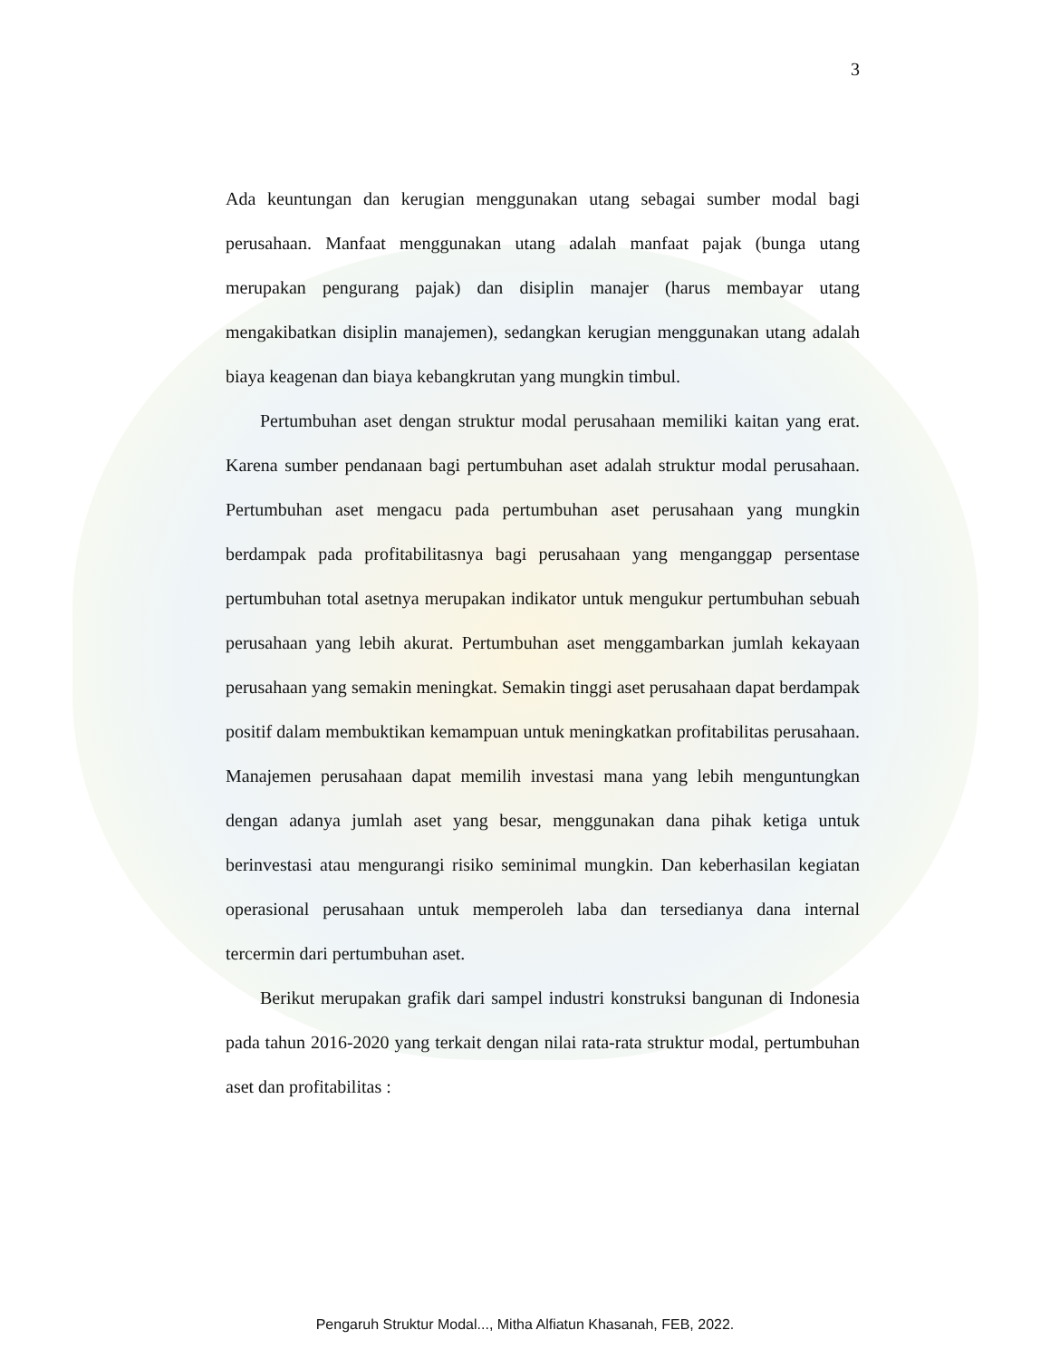3
Ada keuntungan dan kerugian menggunakan utang sebagai sumber modal bagi perusahaan. Manfaat menggunakan utang adalah manfaat pajak (bunga utang merupakan pengurang pajak) dan disiplin manajer (harus membayar utang mengakibatkan disiplin manajemen), sedangkan kerugian menggunakan utang adalah biaya keagenan dan biaya kebangkrutan yang mungkin timbul.
Pertumbuhan aset dengan struktur modal perusahaan memiliki kaitan yang erat. Karena sumber pendanaan bagi pertumbuhan aset adalah struktur modal perusahaan. Pertumbuhan aset mengacu pada pertumbuhan aset perusahaan yang mungkin berdampak pada profitabilitasnya bagi perusahaan yang menganggap persentase pertumbuhan total asetnya merupakan indikator untuk mengukur pertumbuhan sebuah perusahaan yang lebih akurat. Pertumbuhan aset menggambarkan jumlah kekayaan perusahaan yang semakin meningkat. Semakin tinggi aset perusahaan dapat berdampak positif dalam membuktikan kemampuan untuk meningkatkan profitabilitas perusahaan. Manajemen perusahaan dapat memilih investasi mana yang lebih menguntungkan dengan adanya jumlah aset yang besar, menggunakan dana pihak ketiga untuk berinvestasi atau mengurangi risiko seminimal mungkin. Dan keberhasilan kegiatan operasional perusahaan untuk memperoleh laba dan tersedianya dana internal tercermin dari pertumbuhan aset.
Berikut merupakan grafik dari sampel industri konstruksi bangunan di Indonesia pada tahun 2016-2020 yang terkait dengan nilai rata-rata struktur modal, pertumbuhan aset dan profitabilitas :
Pengaruh Struktur Modal..., Mitha Alfiatun Khasanah, FEB, 2022.